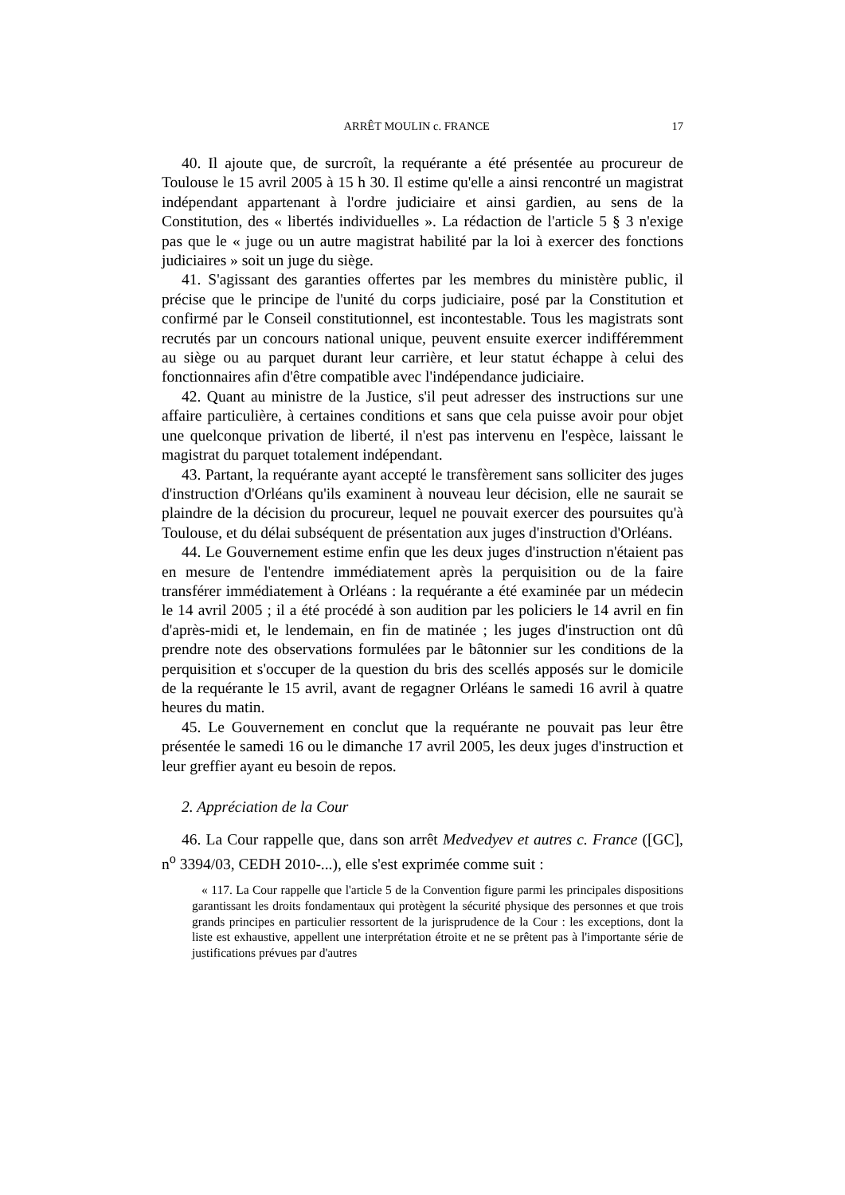ARRÊT MOULIN c. FRANCE 17
40. Il ajoute que, de surcroît, la requérante a été présentée au procureur de Toulouse le 15 avril 2005 à 15 h 30. Il estime qu'elle a ainsi rencontré un magistrat indépendant appartenant à l'ordre judiciaire et ainsi gardien, au sens de la Constitution, des « libertés individuelles ». La rédaction de l'article 5 § 3 n'exige pas que le « juge ou un autre magistrat habilité par la loi à exercer des fonctions judiciaires » soit un juge du siège.
41. S'agissant des garanties offertes par les membres du ministère public, il précise que le principe de l'unité du corps judiciaire, posé par la Constitution et confirmé par le Conseil constitutionnel, est incontestable. Tous les magistrats sont recrutés par un concours national unique, peuvent ensuite exercer indifféremment au siège ou au parquet durant leur carrière, et leur statut échappe à celui des fonctionnaires afin d'être compatible avec l'indépendance judiciaire.
42. Quant au ministre de la Justice, s'il peut adresser des instructions sur une affaire particulière, à certaines conditions et sans que cela puisse avoir pour objet une quelconque privation de liberté, il n'est pas intervenu en l'espèce, laissant le magistrat du parquet totalement indépendant.
43. Partant, la requérante ayant accepté le transfèrement sans solliciter des juges d'instruction d'Orléans qu'ils examinent à nouveau leur décision, elle ne saurait se plaindre de la décision du procureur, lequel ne pouvait exercer des poursuites qu'à Toulouse, et du délai subséquent de présentation aux juges d'instruction d'Orléans.
44. Le Gouvernement estime enfin que les deux juges d'instruction n'étaient pas en mesure de l'entendre immédiatement après la perquisition ou de la faire transférer immédiatement à Orléans : la requérante a été examinée par un médecin le 14 avril 2005 ; il a été procédé à son audition par les policiers le 14 avril en fin d'après-midi et, le lendemain, en fin de matinée ; les juges d'instruction ont dû prendre note des observations formulées par le bâtonnier sur les conditions de la perquisition et s'occuper de la question du bris des scellés apposés sur le domicile de la requérante le 15 avril, avant de regagner Orléans le samedi 16 avril à quatre heures du matin.
45. Le Gouvernement en conclut que la requérante ne pouvait pas leur être présentée le samedi 16 ou le dimanche 17 avril 2005, les deux juges d'instruction et leur greffier ayant eu besoin de repos.
2. Appréciation de la Cour
46. La Cour rappelle que, dans son arrêt Medvedyev et autres c. France ([GC], n<sup>o</sup> 3394/03, CEDH 2010-...), elle s'est exprimée comme suit :
« 117. La Cour rappelle que l'article 5 de la Convention figure parmi les principales dispositions garantissant les droits fondamentaux qui protègent la sécurité physique des personnes et que trois grands principes en particulier ressortent de la jurisprudence de la Cour : les exceptions, dont la liste est exhaustive, appellent une interprétation étroite et ne se prêtent pas à l'importante série de justifications prévues par d'autres